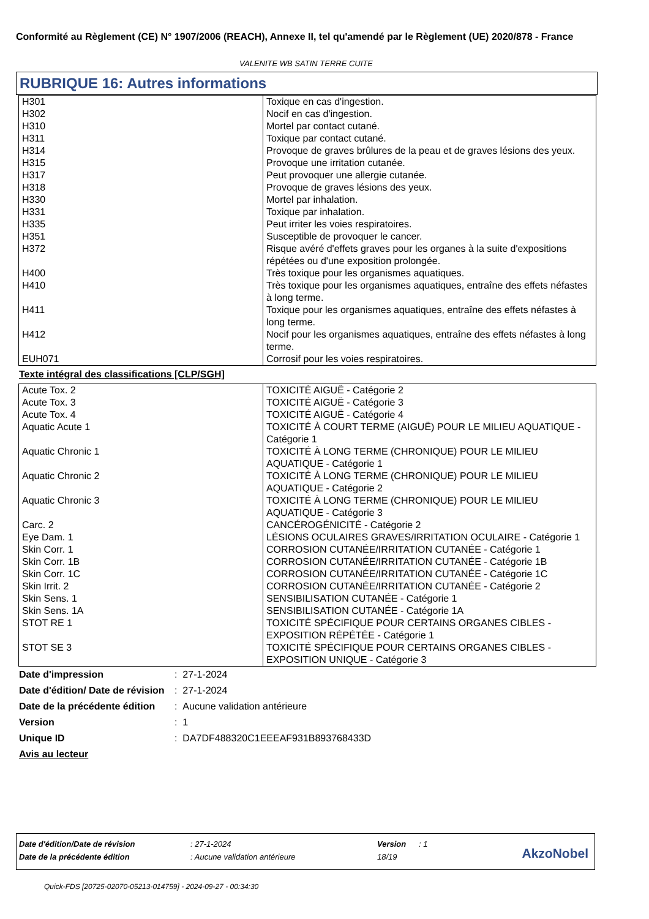Conformité au Règlement (CE) N° 1907/2006 (REACH), Annexe II, tel qu'amendé par le Règlement (UE) 2020/878 - France
VALENITE WB SATIN TERRE CUITE
RUBRIQUE 16: Autres informations
| H301 | Toxique en cas d'ingestion. |
| H302 | Nocif en cas d'ingestion. |
| H310 | Mortel par contact cutané. |
| H311 | Toxique par contact cutané. |
| H314 | Provoque de graves brûlures de la peau et de graves lésions des yeux. |
| H315 | Provoque une irritation cutanée. |
| H317 | Peut provoquer une allergie cutanée. |
| H318 | Provoque de graves lésions des yeux. |
| H330 | Mortel par inhalation. |
| H331 | Toxique par inhalation. |
| H335 | Peut irriter les voies respiratoires. |
| H351 | Susceptible de provoquer le cancer. |
| H372 | Risque avéré d'effets graves pour les organes à la suite d'expositions répétées ou d'une exposition prolongée. |
| H400 | Très toxique pour les organismes aquatiques. |
| H410 | Très toxique pour les organismes aquatiques, entraîne des effets néfastes à long terme. |
| H411 | Toxique pour les organismes aquatiques, entraîne des effets néfastes à long terme. |
| H412 | Nocif pour les organismes aquatiques, entraîne des effets néfastes à long terme. |
| EUH071 | Corrosif pour les voies respiratoires. |
Texte intégral des classifications [CLP/SGH]
| Acute Tox. 2 | TOXICITÉ AIGUË - Catégorie 2 |
| Acute Tox. 3 | TOXICITÉ AIGUË - Catégorie 3 |
| Acute Tox. 4 | TOXICITÉ AIGUË - Catégorie 4 |
| Aquatic Acute 1 | TOXICITÉ À COURT TERME (AIGUË) POUR LE MILIEU AQUATIQUE - Catégorie 1 |
| Aquatic Chronic 1 | TOXICITÉ À LONG TERME (CHRONIQUE) POUR LE MILIEU AQUATIQUE - Catégorie 1 |
| Aquatic Chronic 2 | TOXICITÉ À LONG TERME (CHRONIQUE) POUR LE MILIEU AQUATIQUE - Catégorie 2 |
| Aquatic Chronic 3 | TOXICITÉ À LONG TERME (CHRONIQUE) POUR LE MILIEU AQUATIQUE - Catégorie 3 |
| Carc. 2 | CANCÉROGÉNICITÉ - Catégorie 2 |
| Eye Dam. 1 | LÉSIONS OCULAIRES GRAVES/IRRITATION OCULAIRE - Catégorie 1 |
| Skin Corr. 1 | CORROSION CUTANÉE/IRRITATION CUTANÉE - Catégorie 1 |
| Skin Corr. 1B | CORROSION CUTANÉE/IRRITATION CUTANÉE - Catégorie 1B |
| Skin Corr. 1C | CORROSION CUTANÉE/IRRITATION CUTANÉE - Catégorie 1C |
| Skin Irrit. 2 | CORROSION CUTANÉE/IRRITATION CUTANÉE - Catégorie 2 |
| Skin Sens. 1 | SENSIBILISATION CUTANÉE - Catégorie 1 |
| Skin Sens. 1A | SENSIBILISATION CUTANÉE - Catégorie 1A |
| STOT RE 1 | TOXICITÉ SPÉCIFIQUE POUR CERTAINS ORGANES CIBLES - EXPOSITION RÉPÉTÉE - Catégorie 1 |
| STOT SE 3 | TOXICITÉ SPÉCIFIQUE POUR CERTAINS ORGANES CIBLES - EXPOSITION UNIQUE - Catégorie 3 |
| Date d'impression | : 27-1-2024 |
| Date d'édition/ Date de révision | : 27-1-2024 |
| Date de la précédente édition | : Aucune validation antérieure |
| Version | : 1 |
| Unique ID | : DA7DF488320C1EEEAF931B893768433D |
| Avis au lecteur | |
| Date d'édition/Date de révision | : 27-1-2024 | Version | : 1 |
| Date de la précédente édition | : Aucune validation antérieure | 18/19 | |
AkzoNobel
Quick-FDS [20725-02070-05213-014759] - 2024-09-27 - 00:34:30